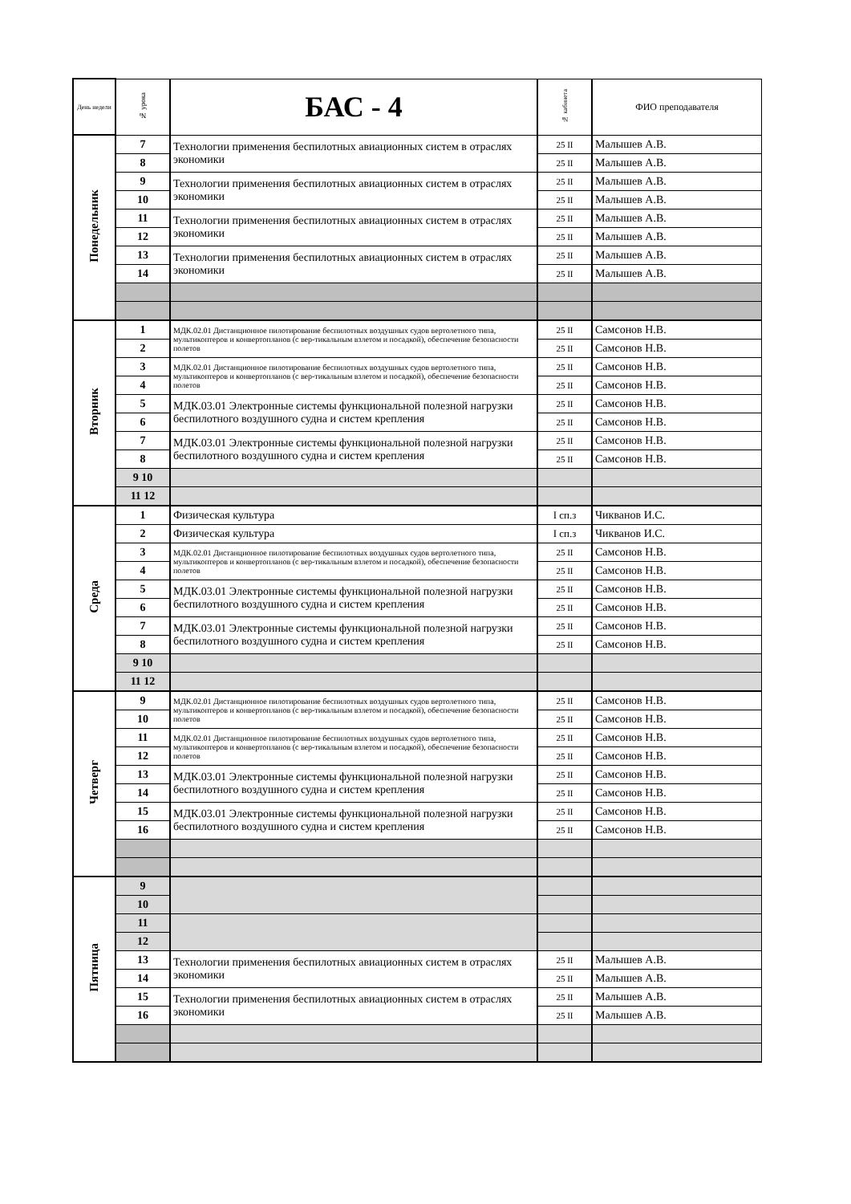| День недели | № урока | БАС - 4 | № кабинета | ФИО преподавателя |
| --- | --- | --- | --- | --- |
| Понедельник | 7 | Технологии применения беспилотных авиационных систем в отраслях экономики | 25 II | Малышев А.В. |
| | 8 | | 25 II | Малышев А.В. |
| | 9 | Технологии применения беспилотных авиационных систем в отраслях экономики | 25 II | Малышев А.В. |
| | 10 | | 25 II | Малышев А.В. |
| | 11 | Технологии применения беспилотных авиационных систем в отраслях экономики | 25 II | Малышев А.В. |
| | 12 | | 25 II | Малышев А.В. |
| | 13 | Технологии применения беспилотных авиационных систем в отраслях экономики | 25 II | Малышев А.В. |
| | 14 | | 25 II | Малышев А.В. |
| Вторник | 1 | МДК.02.01 Дистанционное пилотирование беспилотных воздушных судов вертолетного типа, мультикоптеров и конвертопланов (с вер-тикальным взлетом и посадкой), обеспечение безопасности полетов | 25 II | Самсонов Н.В. |
| | 2 | | 25 II | Самсонов Н.В. |
| | 3 | МДК.02.01 Дистанционное пилотирование беспилотных воздушных судов вертолетного типа, мультикоптеров и конвертопланов (с вер-тикальным взлетом и посадкой), обеспечение безопасности полетов | 25 II | Самсонов Н.В. |
| | 4 | | 25 II | Самсонов Н.В. |
| | 5 | МДК.03.01 Электронные системы функциональной полезной нагрузки беспилотного воздушного судна и систем крепления | 25 II | Самсонов Н.В. |
| | 6 | | 25 II | Самсонов Н.В. |
| | 7 | МДК.03.01 Электронные системы функциональной полезной нагрузки беспилотного воздушного судна и систем крепления | 25 II | Самсонов Н.В. |
| | 8 | | 25 II | Самсонов Н.В. |
| | 9 10 | | | |
| | 11 12 | | | |
| Среда | 1 | Физическая культура | I сп.з | Чикванов И.С. |
| | 2 | Физическая культура | I сп.з | Чикванов И.С. |
| | 3 | МДК.02.01 Дистанционное пилотирование беспилотных воздушных судов вертолетного типа, мультикоптеров и конвертопланов (с вер-тикальным взлетом и посадкой), обеспечение безопасности полетов | 25 II | Самсонов Н.В. |
| | 4 | | 25 II | Самсонов Н.В. |
| | 5 | МДК.03.01 Электронные системы функциональной полезной нагрузки беспилотного воздушного судна и систем крепления | 25 II | Самсонов Н.В. |
| | 6 | | 25 II | Самсонов Н.В. |
| | 7 | МДК.03.01 Электронные системы функциональной полезной нагрузки беспилотного воздушного судна и систем крепления | 25 II | Самсонов Н.В. |
| | 8 | | 25 II | Самсонов Н.В. |
| | 9 10 | | | |
| | 11 12 | | | |
| Четверг | 9 | МДК.02.01 Дистанционное пилотирование беспилотных воздушных судов вертолетного типа, мультикоптеров и конвертопланов (с вер-тикальным взлетом и посадкой), обеспечение безопасности полетов | 25 II | Самсонов Н.В. |
| | 10 | | 25 II | Самсонов Н.В. |
| | 11 | МДК.02.01 Дистанционное пилотирование беспилотных воздушных судов вертолетного типа, мультикоптеров и конвертопланов (с вер-тикальным взлетом и посадкой), обеспечение безопасности полетов | 25 II | Самсонов Н.В. |
| | 12 | | 25 II | Самсонов Н.В. |
| | 13 | МДК.03.01 Электронные системы функциональной полезной нагрузки беспилотного воздушного судна и систем крепления | 25 II | Самсонов Н.В. |
| | 14 | | 25 II | Самсонов Н.В. |
| | 15 | МДК.03.01 Электронные системы функциональной полезной нагрузки беспилотного воздушного судна и систем крепления | 25 II | Самсонов Н.В. |
| | 16 | | 25 II | Самсонов Н.В. |
| Пятница | 9 | | | |
| | 10 | | | |
| | 11 | | | |
| | 12 | | | |
| | 13 | Технологии применения беспилотных авиационных систем в отраслях экономики | 25 II | Малышев А.В. |
| | 14 | | 25 II | Малышев А.В. |
| | 15 | Технологии применения беспилотных авиационных систем в отраслях экономики | 25 II | Малышев А.В. |
| | 16 | | 25 II | Малышев А.В. |